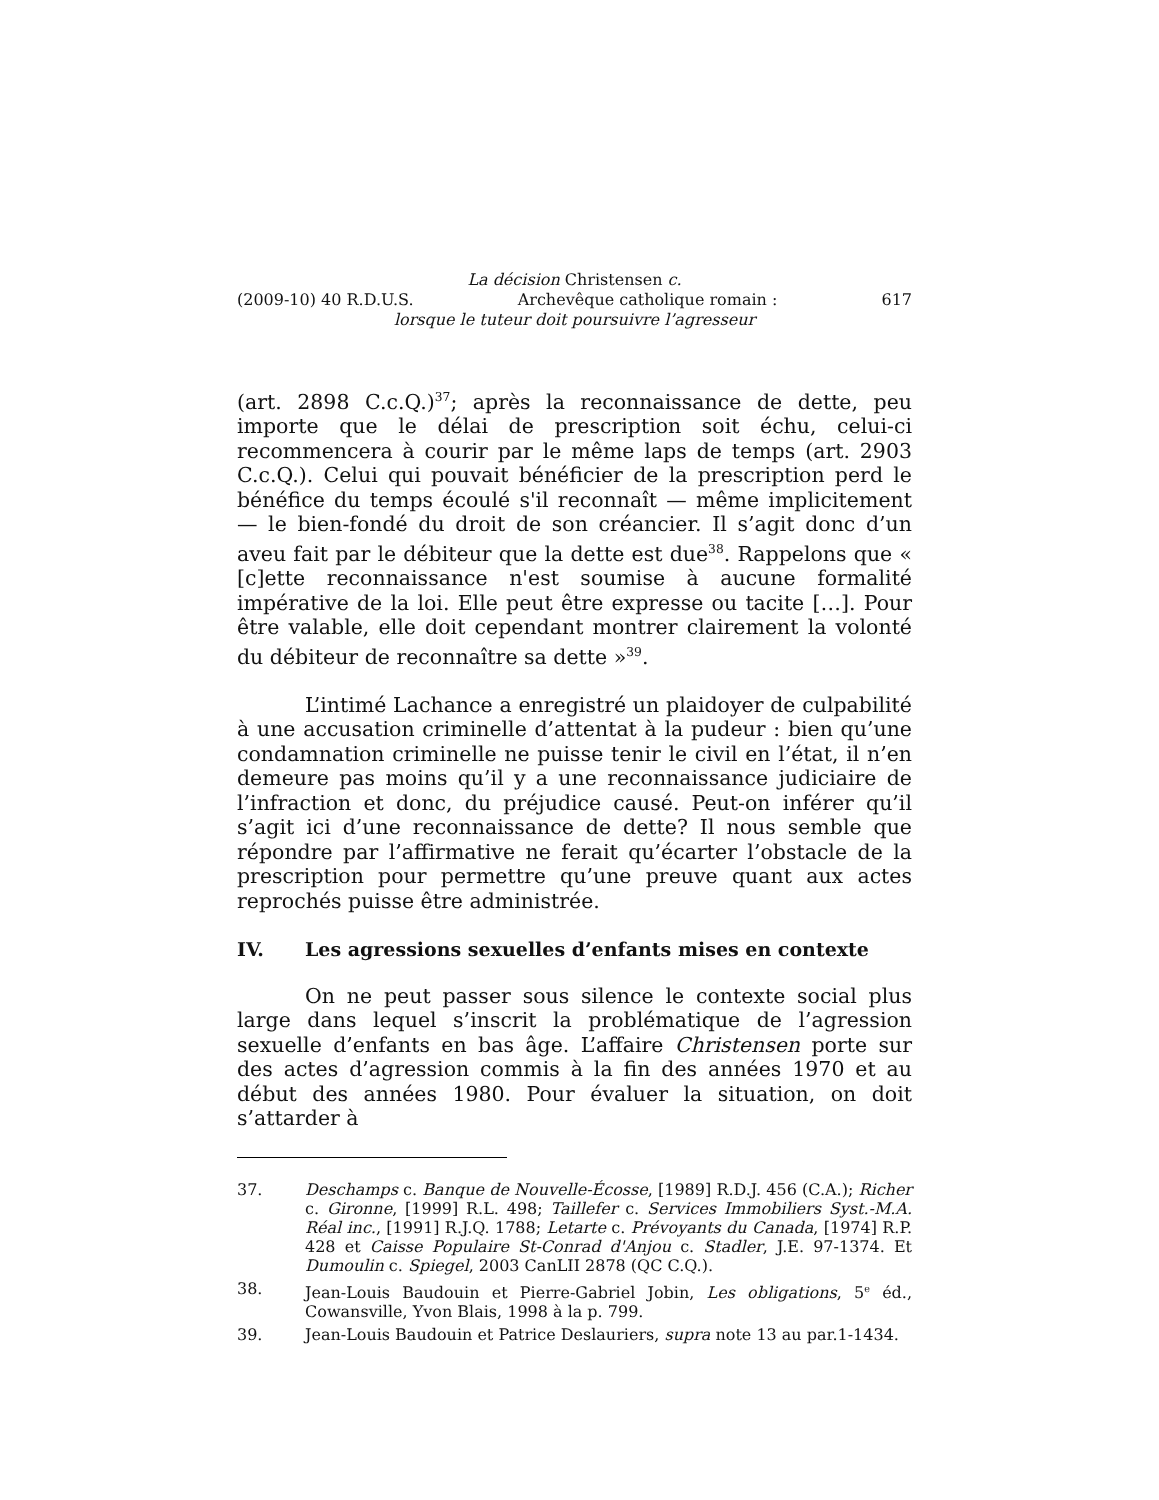La décision Christensen c.
(2009-10) 40 R.D.U.S. Archevêque catholique romain : 617
lorsque le tuteur doit poursuivre l’agresseur
(art. 2898 C.c.Q.)<sup>37</sup>; après la reconnaissance de dette, peu importe que le délai de prescription soit échu, celui-ci recommencera à courir par le même laps de temps (art. 2903 C.c.Q.). Celui qui pouvait bénéficier de la prescription perd le bénéfice du temps écoulé s'il reconnaît — même implicitement — le bien-fondé du droit de son créancier. Il s’agit donc d’un aveu fait par le débiteur que la dette est due<sup>38</sup>. Rappelons que « [c]ette reconnaissance n'est soumise à aucune formalité impérative de la loi. Elle peut être expresse ou tacite […]. Pour être valable, elle doit cependant montrer clairement la volonté du débiteur de reconnaître sa dette »<sup>39</sup>.
L’intimé Lachance a enregistré un plaidoyer de culpabilité à une accusation criminelle d’attentat à la pudeur : bien qu’une condamnation criminelle ne puisse tenir le civil en l’état, il n’en demeure pas moins qu’il y a une reconnaissance judiciaire de l’infraction et donc, du préjudice causé. Peut-on inférer qu’il s’agit ici d’une reconnaissance de dette? Il nous semble que répondre par l’affirmative ne ferait qu’écarter l’obstacle de la prescription pour permettre qu’une preuve quant aux actes reprochés puisse être administrée.
IV. Les agressions sexuelles d’enfants mises en contexte
On ne peut passer sous silence le contexte social plus large dans lequel s’inscrit la problématique de l’agression sexuelle d’enfants en bas âge. L’affaire Christensen porte sur des actes d’agression commis à la fin des années 1970 et au début des années 1980. Pour évaluer la situation, on doit s’attarder à
37. Deschamps c. Banque de Nouvelle-Écosse, [1989] R.D.J. 456 (C.A.); Richer c. Gironne, [1999] R.L. 498; Taillefer c. Services Immobiliers Syst.-M.A. Réal inc., [1991] R.J.Q. 1788; Letarte c. Prévoyants du Canada, [1974] R.P. 428 et Caisse Populaire St-Conrad d'Anjou c. Stadler, J.E. 97-1374. Et Dumoulin c. Spiegel, 2003 CanLII 2878 (QC C.Q.).
38. Jean-Louis Baudouin et Pierre-Gabriel Jobin, Les obligations, 5<sup>e</sup> éd., Cowansville, Yvon Blais, 1998 à la p. 799.
39. Jean-Louis Baudouin et Patrice Deslauriers, supra note 13 au par.1-1434.